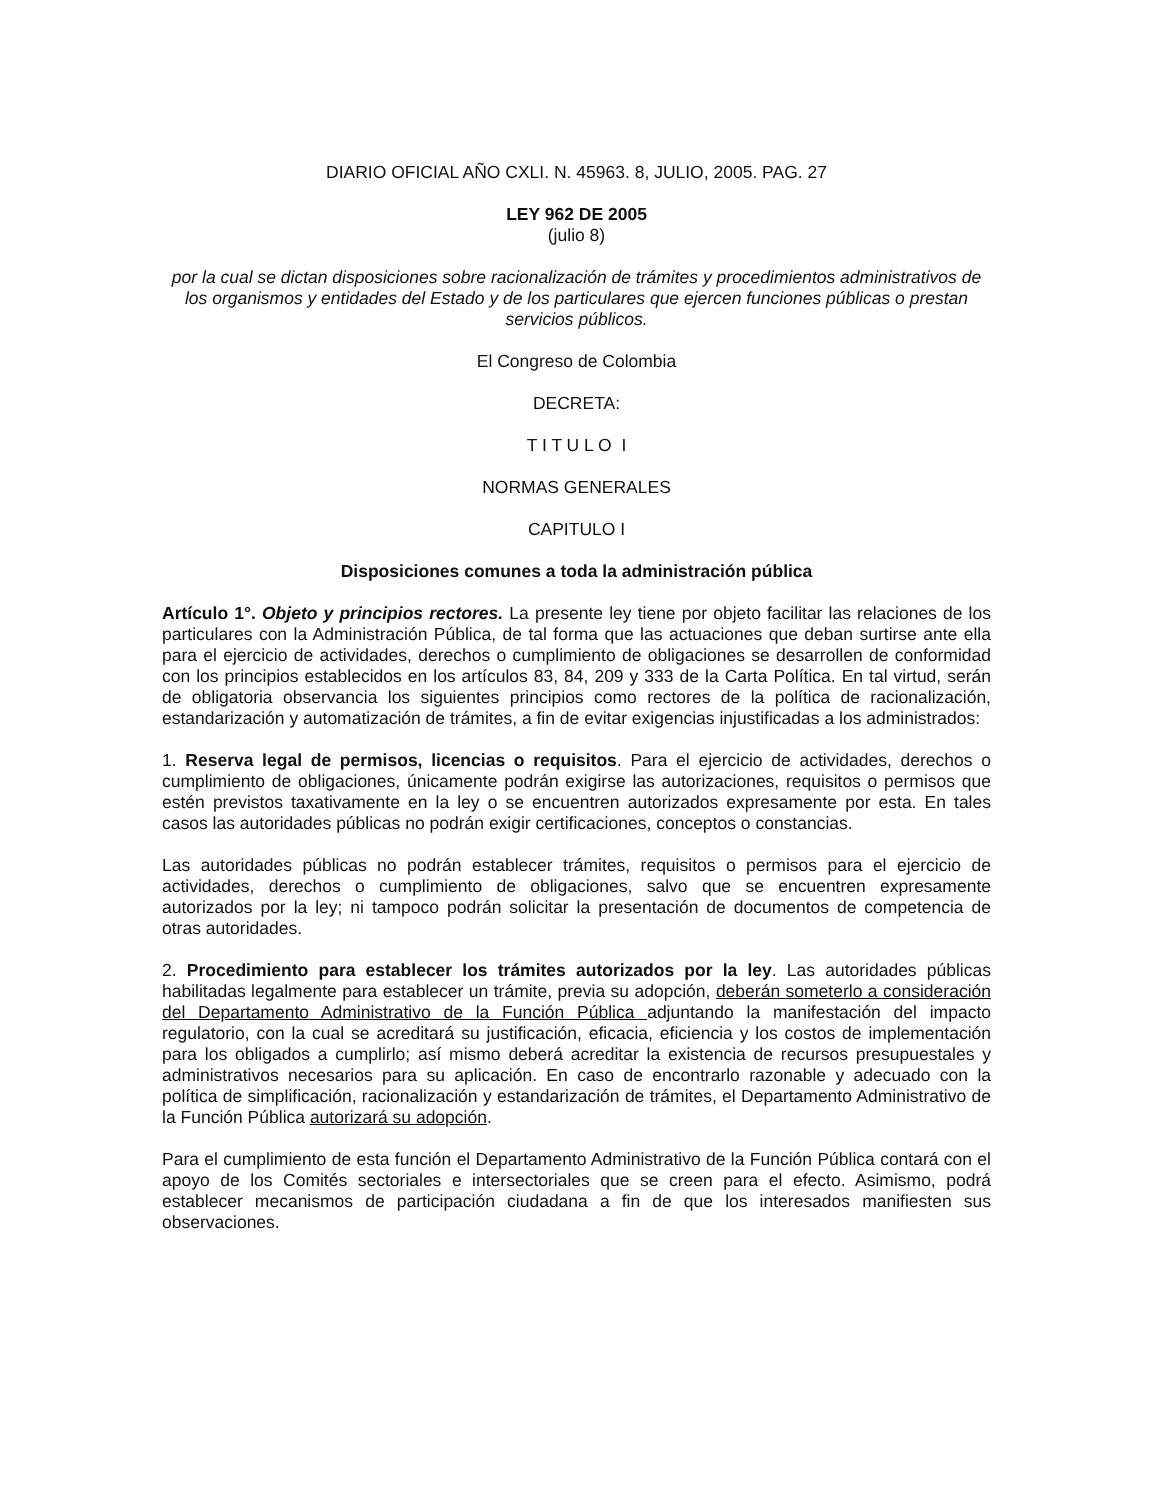DIARIO OFICIAL AÑO CXLI. N. 45963. 8, JULIO, 2005. PAG. 27
LEY 962 DE 2005
(julio 8)
por la cual se dictan disposiciones sobre racionalización de trámites y procedimientos administrativos de los organismos y entidades del Estado y de los particulares que ejercen funciones públicas o prestan servicios públicos.
El Congreso de Colombia
DECRETA:
T I T U L O I
NORMAS GENERALES
CAPITULO I
Disposiciones comunes a toda la administración pública
Artículo 1°. Objeto y principios rectores. La presente ley tiene por objeto facilitar las relaciones de los particulares con la Administración Pública, de tal forma que las actuaciones que deban surtirse ante ella para el ejercicio de actividades, derechos o cumplimiento de obligaciones se desarrollen de conformidad con los principios establecidos en los artículos 83, 84, 209 y 333 de la Carta Política. En tal virtud, serán de obligatoria observancia los siguientes principios como rectores de la política de racionalización, estandarización y automatización de trámites, a fin de evitar exigencias injustificadas a los administrados:
1. Reserva legal de permisos, licencias o requisitos. Para el ejercicio de actividades, derechos o cumplimiento de obligaciones, únicamente podrán exigirse las autorizaciones, requisitos o permisos que estén previstos taxativamente en la ley o se encuentren autorizados expresamente por esta. En tales casos las autoridades públicas no podrán exigir certificaciones, conceptos o constancias.
Las autoridades públicas no podrán establecer trámites, requisitos o permisos para el ejercicio de actividades, derechos o cumplimiento de obligaciones, salvo que se encuentren expresamente autorizados por la ley; ni tampoco podrán solicitar la presentación de documentos de competencia de otras autoridades.
2. Procedimiento para establecer los trámites autorizados por la ley. Las autoridades públicas habilitadas legalmente para establecer un trámite, previa su adopción, deberán someterlo a consideración del Departamento Administrativo de la Función Pública adjuntando la manifestación del impacto regulatorio, con la cual se acreditará su justificación, eficacia, eficiencia y los costos de implementación para los obligados a cumplirlo; así mismo deberá acreditar la existencia de recursos presupuestales y administrativos necesarios para su aplicación. En caso de encontrarlo razonable y adecuado con la política de simplificación, racionalización y estandarización de trámites, el Departamento Administrativo de la Función Pública autorizará su adopción.
Para el cumplimiento de esta función el Departamento Administrativo de la Función Pública contará con el apoyo de los Comités sectoriales e intersectoriales que se creen para el efecto. Asimismo, podrá establecer mecanismos de participación ciudadana a fin de que los interesados manifiesten sus observaciones.